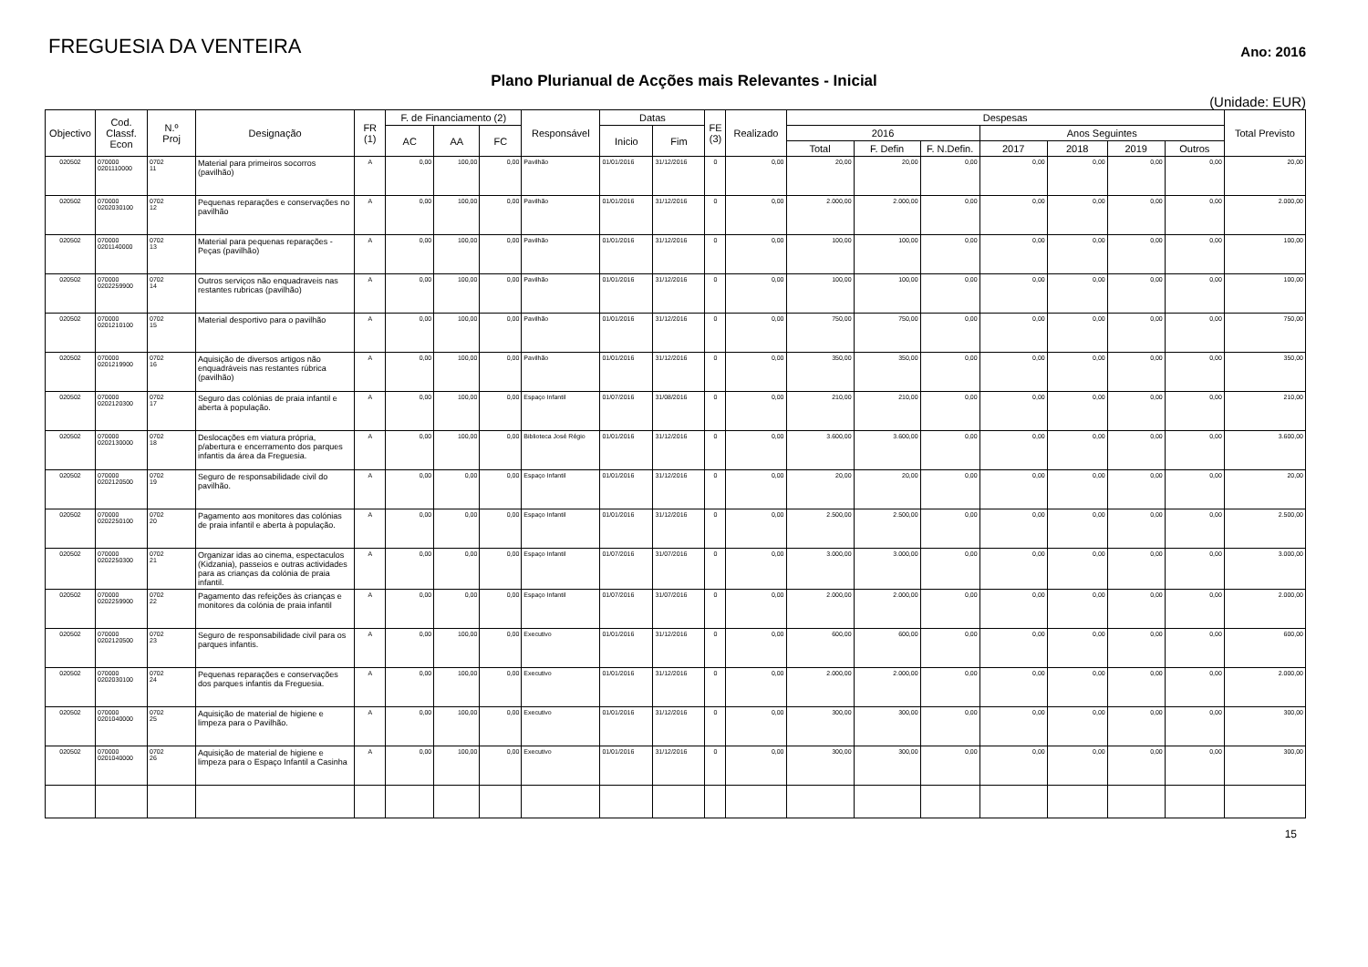FREGUESIA DA VENTEIRA
Ano: 2016
Plano Plurianual de Acções mais Relevantes - Inicial
(Unidade: EUR)
| Objectivo | Cod. Classf. Econ | N.º Proj | Designação | FR (1) | F. de Financiamento (2) | | | Responsável | Datas | | FE (3) | Realizado | Despesas | | | | | | | Total Previsto |
| --- | --- | --- | --- | --- | --- | --- | --- | --- | --- | --- | --- | --- | --- | --- | --- | --- | --- | --- | --- | --- |
| | | | | | AC | AA | FC | | Inicio | Fim | | | 2016 | | | Anos Seguintes | | | | |
| | | | | | | | | | | | | | Total | F. Defin | F. N.Defin. | 2017 | 2018 | 2019 | Outros | |
| 020502 | 070000 0201110000 | 0702 11 | Material para primeiros socorros (pavilhão) | A | 0,00 | 100,00 | 0,00 | Pavilhão | 01/01/2016 | 31/12/2016 | 0 | 0,00 | 20,00 | 20,00 | 0,00 | 0,00 | 0,00 | 0,00 | 0,00 | 20,00 |
| 020502 | 070000 0202030100 | 0702 12 | Pequenas reparações e conservações no pavilhão | A | 0,00 | 100,00 | 0,00 | Pavilhão | 01/01/2016 | 31/12/2016 | 0 | 0,00 | 2.000,00 | 2.000,00 | 0,00 | 0,00 | 0,00 | 0,00 | 0,00 | 2.000,00 |
| 020502 | 070000 0201140000 | 0702 13 | Material para pequenas reparações - Peças (pavilhão) | A | 0,00 | 100,00 | 0,00 | Pavilhão | 01/01/2016 | 31/12/2016 | 0 | 0,00 | 100,00 | 100,00 | 0,00 | 0,00 | 0,00 | 0,00 | 0,00 | 100,00 |
| 020502 | 070000 0202259900 | 0702 14 | Outros serviços não enquadraveis nas restantes rubricas (pavilhão) | A | 0,00 | 100,00 | 0,00 | Pavilhão | 01/01/2016 | 31/12/2016 | 0 | 0,00 | 100,00 | 100,00 | 0,00 | 0,00 | 0,00 | 0,00 | 0,00 | 100,00 |
| 020502 | 070000 0201210100 | 0702 15 | Material desportivo para o pavilhão | A | 0,00 | 100,00 | 0,00 | Pavilhão | 01/01/2016 | 31/12/2016 | 0 | 0,00 | 750,00 | 750,00 | 0,00 | 0,00 | 0,00 | 0,00 | 0,00 | 750,00 |
| 020502 | 070000 0201219900 | 0702 16 | Aquisição de diversos artigos não enquadráveis nas restantes rúbrica (pavilhão) | A | 0,00 | 100,00 | 0,00 | Pavilhão | 01/01/2016 | 31/12/2016 | 0 | 0,00 | 350,00 | 350,00 | 0,00 | 0,00 | 0,00 | 0,00 | 0,00 | 350,00 |
| 020502 | 070000 0202120300 | 0702 17 | Seguro das colónias de praia infantil e aberta à população. | A | 0,00 | 100,00 | 0,00 | Espaço Infantil | 01/07/2016 | 31/08/2016 | 0 | 0,00 | 210,00 | 210,00 | 0,00 | 0,00 | 0,00 | 0,00 | 0,00 | 210,00 |
| 020502 | 070000 0202130000 | 0702 18 | Deslocações em viatura própria, p/abertura e encerramento dos parques infantis da área da Freguesia. | A | 0,00 | 100,00 | 0,00 | Biblioteca José Régio | 01/01/2016 | 31/12/2016 | 0 | 0,00 | 3.600,00 | 3.600,00 | 0,00 | 0,00 | 0,00 | 0,00 | 0,00 | 3.600,00 |
| 020502 | 070000 0202120500 | 0702 19 | Seguro de responsabilidade civil do pavilhão. | A | 0,00 | 0,00 | 0,00 | Espaço Infantil | 01/01/2016 | 31/12/2016 | 0 | 0,00 | 20,00 | 20,00 | 0,00 | 0,00 | 0,00 | 0,00 | 0,00 | 20,00 |
| 020502 | 070000 0202250100 | 0702 20 | Pagamento aos monitores das colónias de praia infantil e aberta à população. | A | 0,00 | 0,00 | 0,00 | Espaço Infantil | 01/01/2016 | 31/12/2016 | 0 | 0,00 | 2.500,00 | 2.500,00 | 0,00 | 0,00 | 0,00 | 0,00 | 0,00 | 2.500,00 |
| 020502 | 070000 0202250300 | 0702 21 | Organizar idas ao cinema, espectaculos (Kidzania), passeios e outras actividades para as crianças da colónia de praia infantil. | A | 0,00 | 0,00 | 0,00 | Espaço Infantil | 01/07/2016 | 31/07/2016 | 0 | 0,00 | 3.000,00 | 3.000,00 | 0,00 | 0,00 | 0,00 | 0,00 | 0,00 | 3.000,00 |
| 020502 | 070000 0202259900 | 0702 22 | Pagamento das refeições às crianças e monitores da colónia de praia infantil | A | 0,00 | 0,00 | 0,00 | Espaço Infantil | 01/07/2016 | 31/07/2016 | 0 | 0,00 | 2.000,00 | 2.000,00 | 0,00 | 0,00 | 0,00 | 0,00 | 0,00 | 2.000,00 |
| 020502 | 070000 0202120500 | 0702 23 | Seguro de responsabilidade civil para os parques infantis. | A | 0,00 | 100,00 | 0,00 | Executivo | 01/01/2016 | 31/12/2016 | 0 | 0,00 | 600,00 | 600,00 | 0,00 | 0,00 | 0,00 | 0,00 | 0,00 | 600,00 |
| 020502 | 070000 0202030100 | 0702 24 | Pequenas reparações e conservações dos parques infantis da Freguesia. | A | 0,00 | 100,00 | 0,00 | Executivo | 01/01/2016 | 31/12/2016 | 0 | 0,00 | 2.000,00 | 2.000,00 | 0,00 | 0,00 | 0,00 | 0,00 | 0,00 | 2.000,00 |
| 020502 | 070000 0201040000 | 0702 25 | Aquisição de material de higiene e limpeza para o Pavilhão. | A | 0,00 | 100,00 | 0,00 | Executivo | 01/01/2016 | 31/12/2016 | 0 | 0,00 | 300,00 | 300,00 | 0,00 | 0,00 | 0,00 | 0,00 | 0,00 | 300,00 |
| 020502 | 070000 0201040000 | 0702 26 | Aquisição de material de higiene e limpeza para o Espaço Infantil a Casinha | A | 0,00 | 100,00 | 0,00 | Executivo | 01/01/2016 | 31/12/2016 | 0 | 0,00 | 300,00 | 300,00 | 0,00 | 0,00 | 0,00 | 0,00 | 0,00 | 300,00 |
15